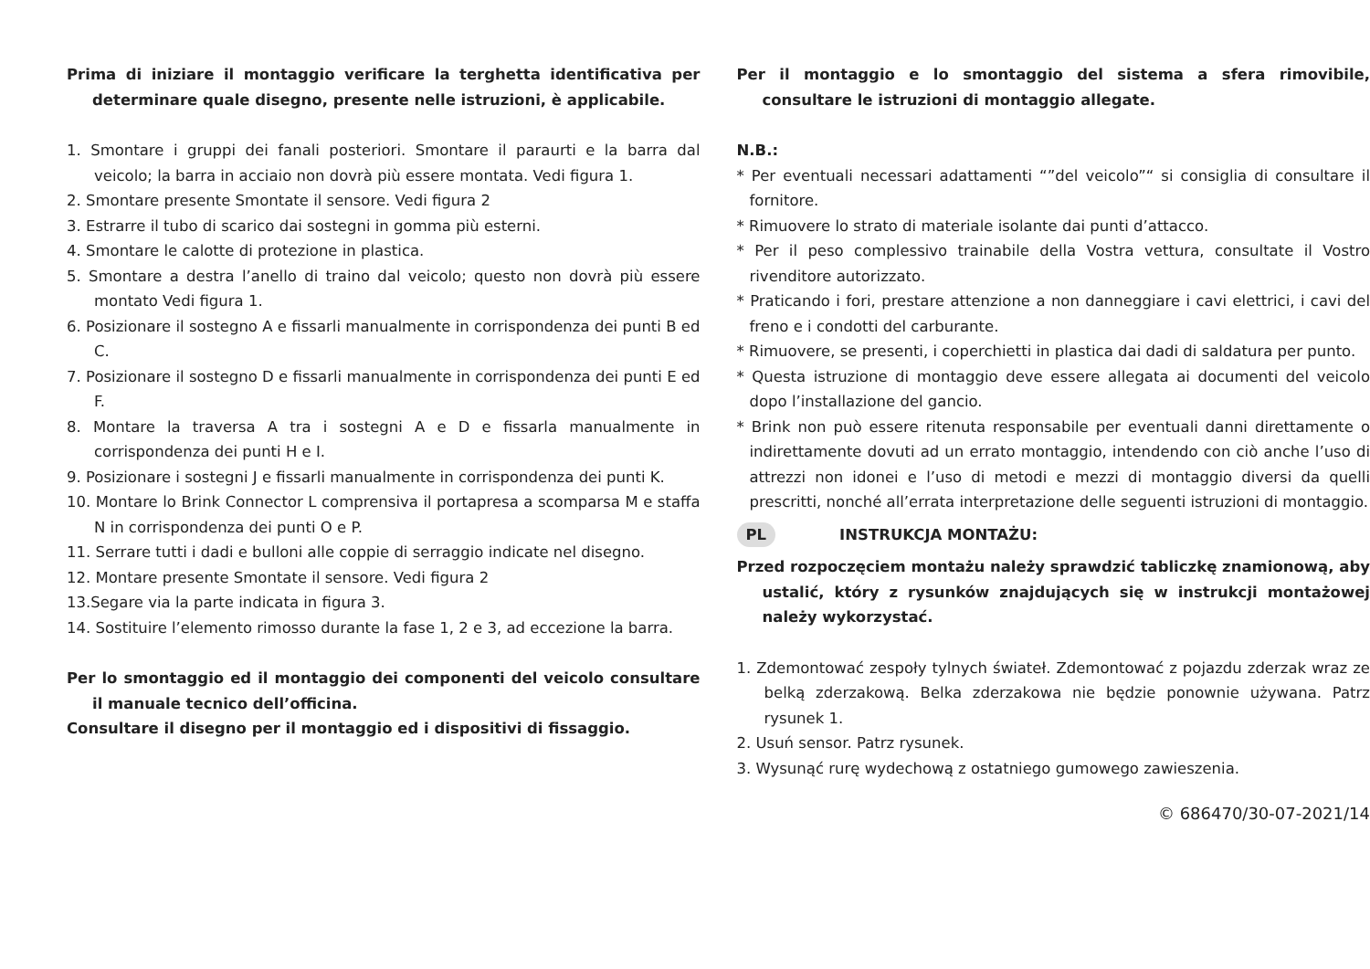Prima di iniziare il montaggio verificare la terghetta identificativa per determinare quale disegno, presente nelle istruzioni, è applicabile.
1. Smontare i gruppi dei fanali posteriori. Smontare il paraurti e la barra dal veicolo; la barra in acciaio non dovrà più essere montata. Vedi figura 1.
2. Smontare presente Smontate il sensore. Vedi figura 2
3. Estrarre il tubo di scarico dai sostegni in gomma più esterni.
4. Smontare le calotte di protezione in plastica.
5. Smontare a destra l’anello di traino dal veicolo; questo non dovrà più essere montato Vedi figura 1.
6. Posizionare il sostegno A e fissarli manualmente in corrispondenza dei punti B ed C.
7. Posizionare il sostegno D e fissarli manualmente in corrispondenza dei punti E ed F.
8. Montare la traversa A tra i sostegni A e D e fissarla manualmente in corrispondenza dei punti H e I.
9. Posizionare i sostegni J e fissarli manualmente in corrispondenza dei punti K.
10. Montare lo Brink Connector L comprensiva il portapresa a scomparsa M e staffa N in corrispondenza dei punti O e P.
11. Serrare tutti i dadi e bulloni alle coppie di serraggio indicate nel disegno.
12. Montare presente Smontate il sensore. Vedi figura 2
13.Segare via la parte indicata in figura 3.
14. Sostituire l’elemento rimosso durante la fase 1, 2 e 3, ad eccezione la barra.
Per lo smontaggio ed il montaggio dei componenti del veicolo consultare il manuale tecnico dell’officina.
Consultare il disegno per il montaggio ed i dispositivi di fissaggio.
Per il montaggio e lo smontaggio del sistema a sfera rimovibile, consultare le istruzioni di montaggio allegate.
N.B.:
* Per eventuali necessari adattamenti “”del veicolo”“ si consiglia di consultare il fornitore.
* Rimuovere lo strato di materiale isolante dai punti d’attacco.
* Per il peso complessivo trainabile della Vostra vettura, consultate il Vostro rivenditore autorizzato.
* Praticando i fori, prestare attenzione a non danneggiare i cavi elettrici, i cavi del freno e i condotti del carburante.
* Rimuovere, se presenti, i coperchietti in plastica dai dadi di saldatura per punto.
* Questa istruzione di montaggio deve essere allegata ai documenti del veicolo dopo l’installazione del gancio.
* Brink non può essere ritenuta responsabile per eventuali danni direttamente o indirettamente dovuti ad un errato montaggio, intendendo con ciò anche l’uso di attrezzi non idonei e l’uso di metodi e mezzi di montaggio diversi da quelli prescritti, nonché all’errata interpretazione delle seguenti istruzioni di montaggio.
PL INSTRUKCJA MONTAŻU:
Przed rozpoczęciem montażu należy sprawdzić tabliczkę znamionową, aby ustalić, który z rysunków znajdujących się w instrukcji montażowej należy wykorzystać.
1. Zdemontować zespoły tylnych świateł. Zdemontować z pojazdu zderzak wraz ze belką zderzakową. Belka zderzakowa nie będzie ponownie używana. Patrz rysunek 1.
2. Usuń sensor. Patrz rysunek.
3. Wysunąć rurę wydechową z ostatniego gumowego zawieszenia.
© 686470/30-07-2021/14